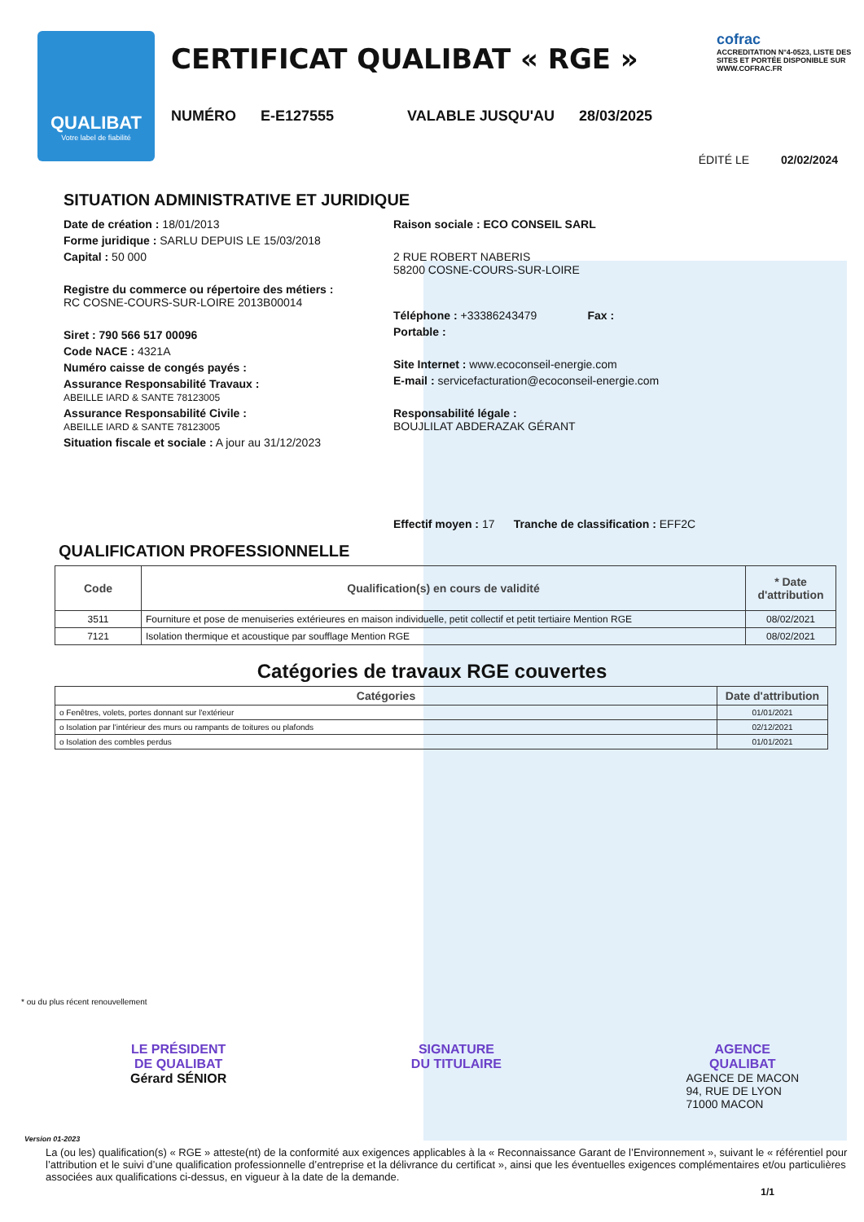QUALIBAT
Votre label de fiabilité
CERTIFICAT QUALIBAT « RGE »
NUMÉRO E-E127555 VALABLE JUSQU'AU 28/03/2025
cofrac
ACCREDITATION N°4-0523, LISTE DES SITES ET PORTÉE DISPONIBLE SUR WWW.COFRAC.FR
ÉDITÉ LE 02/02/2024
SITUATION ADMINISTRATIVE ET JURIDIQUE
Date de création : 18/01/2013
Forme juridique : SARLU DEPUIS LE 15/03/2018
Capital : 50 000
Registre du commerce ou répertoire des métiers :
RC COSNE-COURS-SUR-LOIRE 2013B00014
Siret : 790 566 517 00096
Code NACE : 4321A
Numéro caisse de congés payés :
Assurance Responsabilité Travaux :
ABEILLE IARD & SANTE 78123005
Assurance Responsabilité Civile :
ABEILLE IARD & SANTE 78123005
Situation fiscale et sociale : A jour au 31/12/2023
Raison sociale : ECO CONSEIL SARL
2 RUE ROBERT NABERIS
58200 COSNE-COURS-SUR-LOIRE
Téléphone : +33386243479 Fax :
Portable :
Site Internet : www.ecoconseil-energie.com
E-mail : servicefacturation@ecoconseil-energie.com
Responsabilité légale :
BOUJLILAT ABDERAZAK GÉRANT
Effectif moyen : 17 Tranche de classification : EFF2C
QUALIFICATION PROFESSIONNELLE
| Code | Qualification(s) en cours de validité | * Date d'attribution |
| --- | --- | --- |
| 3511 | Fourniture et pose de menuiseries extérieures en maison individuelle, petit collectif et petit tertiaire Mention RGE | 08/02/2021 |
| 7121 | Isolation thermique et acoustique par soufflage Mention RGE | 08/02/2021 |
Catégories de travaux RGE couvertes
| Catégories | Date d'attribution |
| --- | --- |
| o Fenêtres, volets, portes donnant sur l'extérieur | 01/01/2021 |
| o Isolation par l'intérieur des murs ou rampants de toitures ou plafonds | 02/12/2021 |
| o Isolation des combles perdus | 01/01/2021 |
* ou du plus récent renouvellement
LE PRÉSIDENT
DE QUALIBAT
Gérard SÉNIOR
SIGNATURE
DU TITULAIRE
AGENCE
QUALIBAT
AGENCE DE MACON
94, RUE DE LYON
71000 MACON
Version 01-2023
La (ou les) qualification(s) « RGE » atteste(nt) de la conformité aux exigences applicables à la « Reconnaissance Garant de l’Environnement », suivant le « référentiel pour l’attribution et le suivi d’une qualification professionnelle d’entreprise et la délivrance du certificat », ainsi que les éventuelles exigences complémentaires et/ou particulières associées aux qualifications ci-dessus, en vigueur à la date de la demande.
1/1